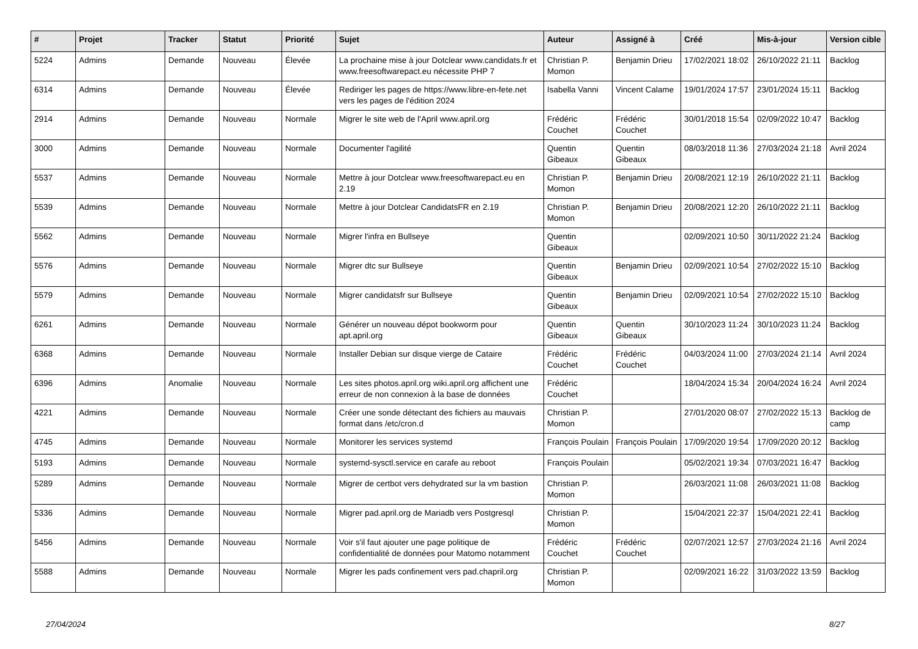| # | Projet | Tracker | Statut | Priorité | Sujet | Auteur | Assigné à | Créé | Mis-à-jour | Version cible |
| --- | --- | --- | --- | --- | --- | --- | --- | --- | --- | --- |
| 5224 | Admins | Demande | Nouveau | Élevée | La prochaine mise à jour Dotclear www.candidats.fr et www.freesoftwarepact.eu nécessite PHP 7 | Christian P. Momon | Benjamin Drieu | 17/02/2021 18:02 | 26/10/2022 21:11 | Backlog |
| 6314 | Admins | Demande | Nouveau | Élevée | Rediriger les pages de https://www.libre-en-fete.net vers les pages de l'édition 2024 | Isabella Vanni | Vincent Calame | 19/01/2024 17:57 | 23/01/2024 15:11 | Backlog |
| 2914 | Admins | Demande | Nouveau | Normale | Migrer le site web de l'April www.april.org | Frédéric Couchet | Frédéric Couchet | 30/01/2018 15:54 | 02/09/2022 10:47 | Backlog |
| 3000 | Admins | Demande | Nouveau | Normale | Documenter l'agilité | Quentin Gibeaux | Quentin Gibeaux | 08/03/2018 11:36 | 27/03/2024 21:18 | Avril 2024 |
| 5537 | Admins | Demande | Nouveau | Normale | Mettre à jour Dotclear www.freesoftwarepact.eu en 2.19 | Christian P. Momon | Benjamin Drieu | 20/08/2021 12:19 | 26/10/2022 21:11 | Backlog |
| 5539 | Admins | Demande | Nouveau | Normale | Mettre à jour Dotclear CandidatsFR en 2.19 | Christian P. Momon | Benjamin Drieu | 20/08/2021 12:20 | 26/10/2022 21:11 | Backlog |
| 5562 | Admins | Demande | Nouveau | Normale | Migrer l'infra en Bullseye | Quentin Gibeaux | | 02/09/2021 10:50 | 30/11/2022 21:24 | Backlog |
| 5576 | Admins | Demande | Nouveau | Normale | Migrer dtc sur Bullseye | Quentin Gibeaux | Benjamin Drieu | 02/09/2021 10:54 | 27/02/2022 15:10 | Backlog |
| 5579 | Admins | Demande | Nouveau | Normale | Migrer candidatsfr sur Bullseye | Quentin Gibeaux | Benjamin Drieu | 02/09/2021 10:54 | 27/02/2022 15:10 | Backlog |
| 6261 | Admins | Demande | Nouveau | Normale | Générer un nouveau dépot bookworm pour apt.april.org | Quentin Gibeaux | Quentin Gibeaux | 30/10/2023 11:24 | 30/10/2023 11:24 | Backlog |
| 6368 | Admins | Demande | Nouveau | Normale | Installer Debian sur disque vierge de Cataire | Frédéric Couchet | Frédéric Couchet | 04/03/2024 11:00 | 27/03/2024 21:14 | Avril 2024 |
| 6396 | Admins | Anomalie | Nouveau | Normale | Les sites photos.april.org wiki.april.org affichent une erreur de non connexion à la base de données | Frédéric Couchet | | 18/04/2024 15:34 | 20/04/2024 16:24 | Avril 2024 |
| 4221 | Admins | Demande | Nouveau | Normale | Créer une sonde détectant des fichiers au mauvais format dans /etc/cron.d | Christian P. Momon | | 27/01/2020 08:07 | 27/02/2022 15:13 | Backlog de camp |
| 4745 | Admins | Demande | Nouveau | Normale | Monitorer les services systemd | François Poulain | François Poulain | 17/09/2020 19:54 | 17/09/2020 20:12 | Backlog |
| 5193 | Admins | Demande | Nouveau | Normale | systemd-sysctl.service en carafe au reboot | François Poulain | | 05/02/2021 19:34 | 07/03/2021 16:47 | Backlog |
| 5289 | Admins | Demande | Nouveau | Normale | Migrer de certbot vers dehydrated sur la vm bastion | Christian P. Momon | | 26/03/2021 11:08 | 26/03/2021 11:08 | Backlog |
| 5336 | Admins | Demande | Nouveau | Normale | Migrer pad.april.org de Mariadb vers Postgresql | Christian P. Momon | | 15/04/2021 22:37 | 15/04/2021 22:41 | Backlog |
| 5456 | Admins | Demande | Nouveau | Normale | Voir s'il faut ajouter une page politique de confidentialité de données pour Matomo notamment | Frédéric Couchet | Frédéric Couchet | 02/07/2021 12:57 | 27/03/2024 21:16 | Avril 2024 |
| 5588 | Admins | Demande | Nouveau | Normale | Migrer les pads confinement vers pad.chapril.org | Christian P. Momon | | 02/09/2021 16:22 | 31/03/2022 13:59 | Backlog |
27/04/2024 8/27